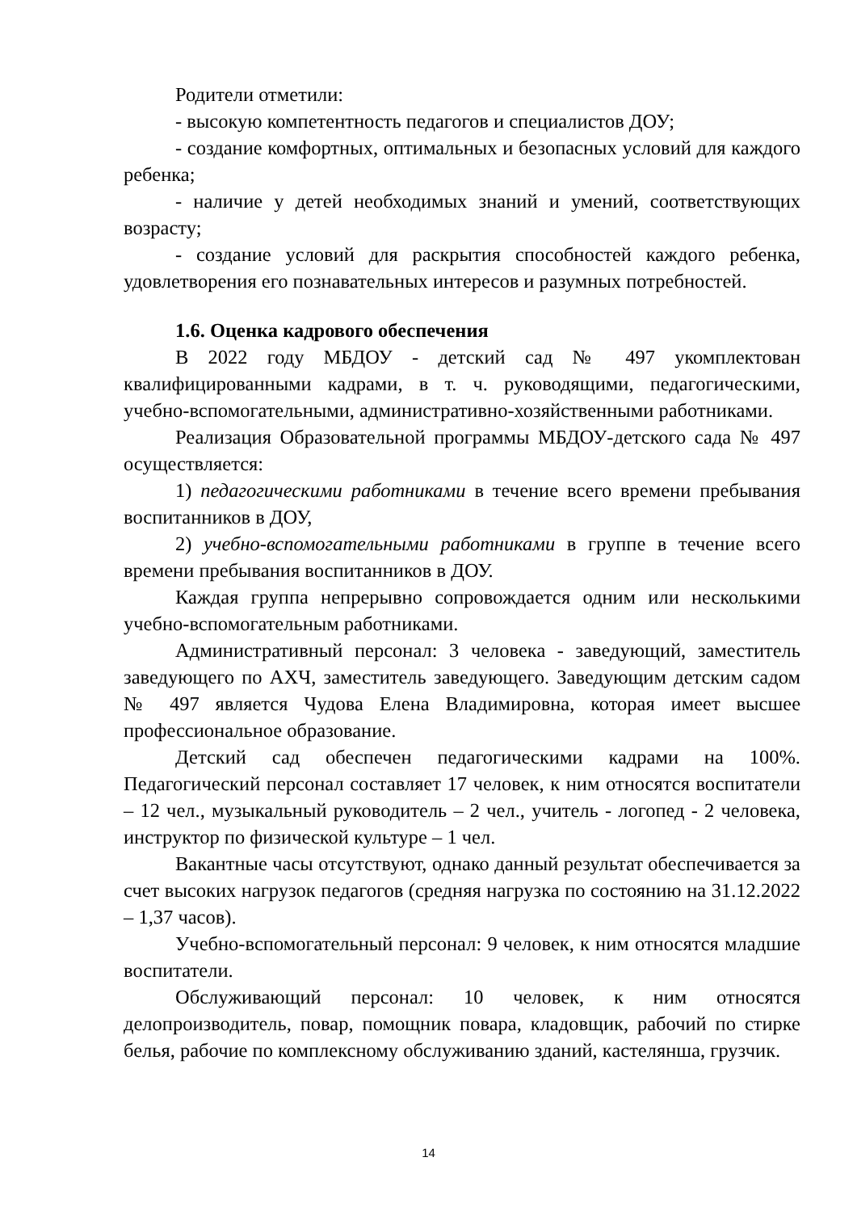Родители отметили:
- высокую компетентность педагогов и специалистов ДОУ;
- создание комфортных, оптимальных и безопасных условий для каждого ребенка;
- наличие у детей необходимых знаний и умений, соответствующих возрасту;
- создание условий для раскрытия способностей каждого ребенка, удовлетворения его познавательных интересов и разумных потребностей.
1.6. Оценка кадрового обеспечения
В 2022 году МБДОУ - детский сад № 497 укомплектован квалифицированными кадрами, в т. ч. руководящими, педагогическими, учебно-вспомогательными, административно-хозяйственными работниками.
Реализация Образовательной программы МБДОУ-детского сада № 497 осуществляется:
1) педагогическими работниками в течение всего времени пребывания воспитанников в ДОУ,
2) учебно-вспомогательными работниками в группе в течение всего времени пребывания воспитанников в ДОУ.
Каждая группа непрерывно сопровождается одним или несколькими учебно-вспомогательным работниками.
Административный персонал: 3 человека - заведующий, заместитель заведующего по АХЧ, заместитель заведующего. Заведующим детским садом № 497 является Чудова Елена Владимировна, которая имеет высшее профессиональное образование.
Детский сад обеспечен педагогическими кадрами на 100%. Педагогический персонал составляет 17 человек, к ним относятся воспитатели – 12 чел., музыкальный руководитель – 2 чел., учитель - логопед - 2 человека, инструктор по физической культуре – 1 чел.
Вакантные часы отсутствуют, однако данный результат обеспечивается за счет высоких нагрузок педагогов (средняя нагрузка по состоянию на 31.12.2022 – 1,37 часов).
Учебно-вспомогательный персонал: 9 человек, к ним относятся младшие воспитатели.
Обслуживающий персонал: 10 человек, к ним относятся делопроизводитель, повар, помощник повара, кладовщик, рабочий по стирке белья, рабочие по комплексному обслуживанию зданий, кастелянша, грузчик.
14